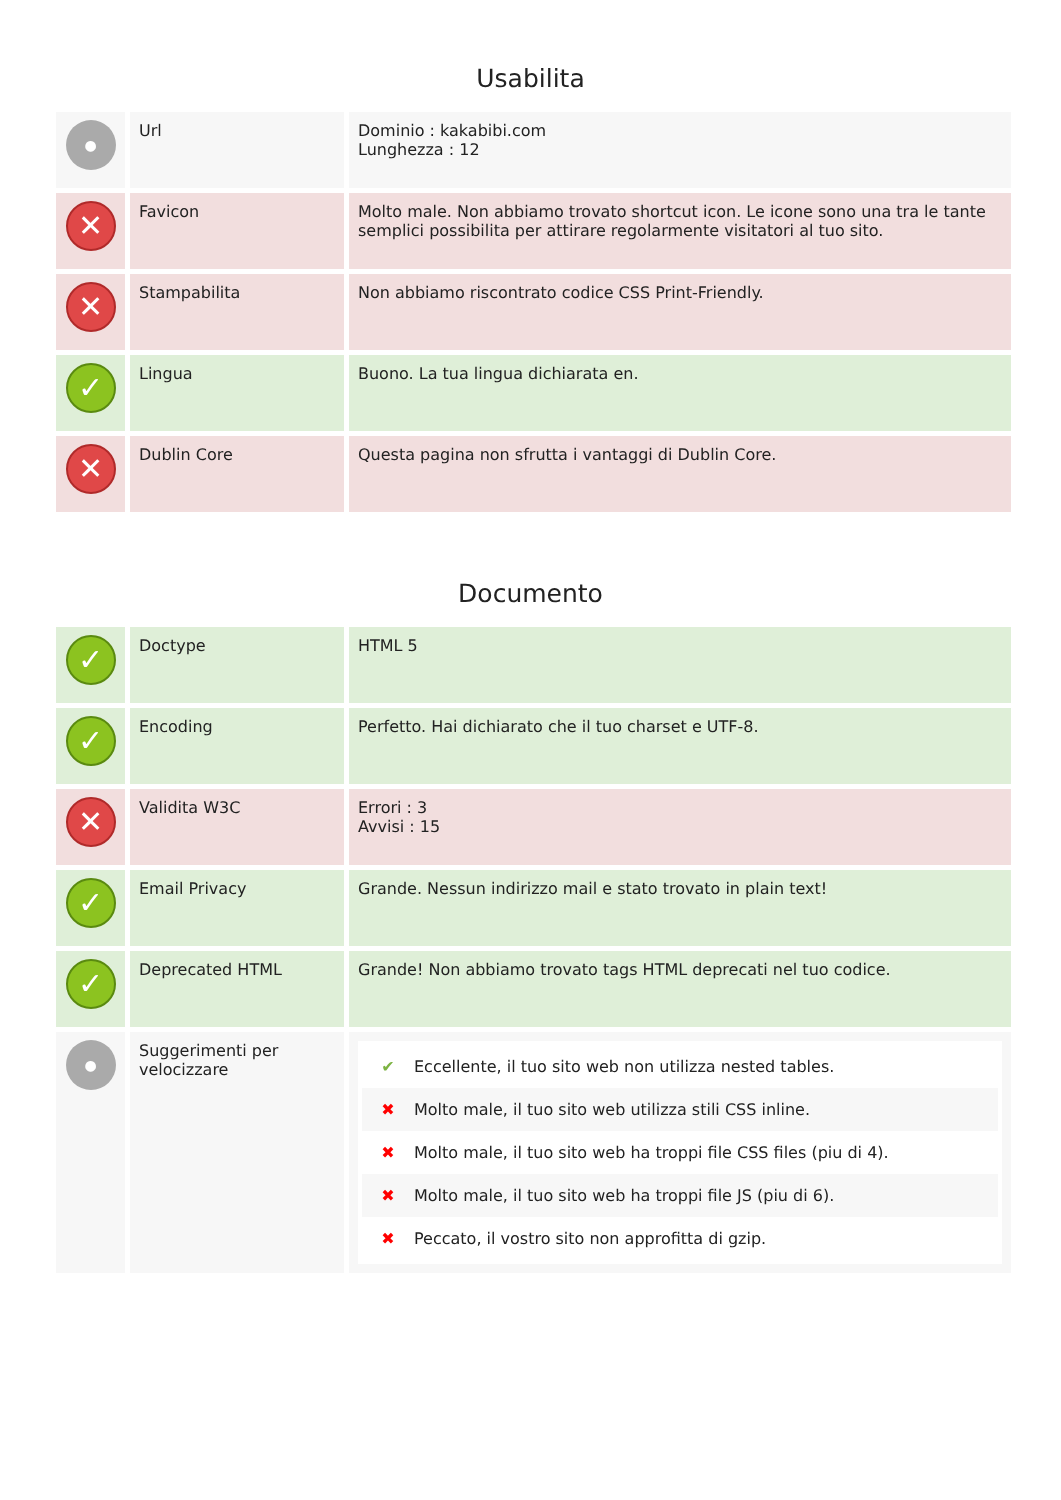Usabilita
| ● | Url | Dominio : kakabibi.com Lunghezza : 12 |
| ✕ | Favicon | Molto male. Non abbiamo trovato shortcut icon. Le icone sono una tra le tante semplici possibilita per attirare regolarmente visitatori al tuo sito. |
| ✕ | Stampabilita | Non abbiamo riscontrato codice CSS Print-Friendly. |
| ✓ | Lingua | Buono. La tua lingua dichiarata en. |
| ✕ | Dublin Core | Questa pagina non sfrutta i vantaggi di Dublin Core. |
Documento
| ✓ | Doctype | HTML 5 |
| ✓ | Encoding | Perfetto. Hai dichiarato che il tuo charset e UTF-8. |
| ✕ | Validita W3C | Errori : 3 Avvisi : 15 |
| ✓ | Email Privacy | Grande. Nessun indirizzo mail e stato trovato in plain text! |
| ✓ | Deprecated HTML | Grande! Non abbiamo trovato tags HTML deprecati nel tuo codice. |
| ● | Suggerimenti per velocizzare | ✔ Eccellente, il tuo sito web non utilizza nested tables. ✖ Molto male, il tuo sito web utilizza stili CSS inline. ✖ Molto male, il tuo sito web ha troppi file CSS files (piu di 4). ✖ Molto male, il tuo sito web ha troppi file JS (piu di 6). ✖ Peccato, il vostro sito non approfitta di gzip. |